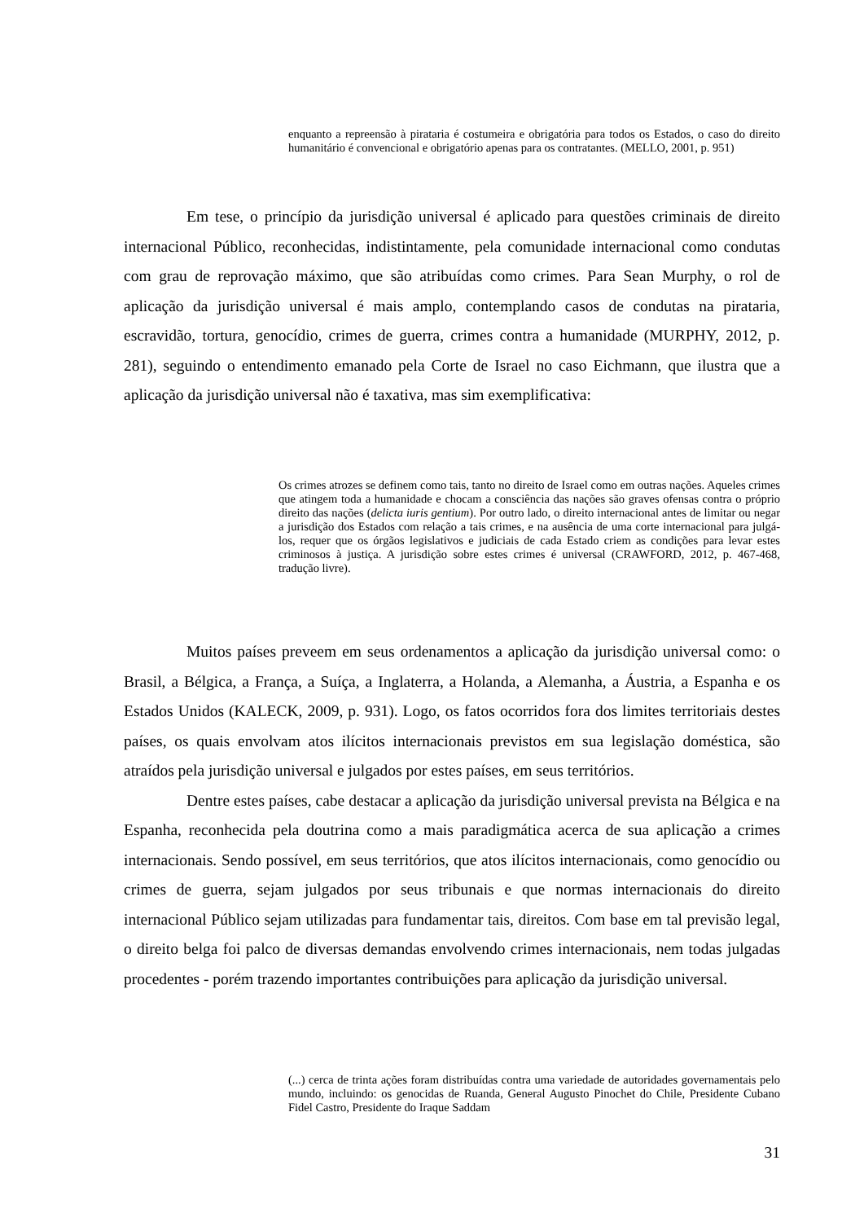enquanto a repreensão à pirataria é costumeira e obrigatória para todos os Estados, o caso do direito humanitário é convencional e obrigatório apenas para os contratantes. (MELLO, 2001, p. 951)
Em tese, o princípio da jurisdição universal é aplicado para questões criminais de direito internacional Público, reconhecidas, indistintamente, pela comunidade internacional como condutas com grau de reprovação máximo, que são atribuídas como crimes. Para Sean Murphy, o rol de aplicação da jurisdição universal é mais amplo, contemplando casos de condutas na pirataria, escravidão, tortura, genocídio, crimes de guerra, crimes contra a humanidade (MURPHY, 2012, p. 281), seguindo o entendimento emanado pela Corte de Israel no caso Eichmann, que ilustra que a aplicação da jurisdição universal não é taxativa, mas sim exemplificativa:
Os crimes atrozes se definem como tais, tanto no direito de Israel como em outras nações. Aqueles crimes que atingem toda a humanidade e chocam a consciência das nações são graves ofensas contra o próprio direito das nações (delicta iuris gentium). Por outro lado, o direito internacional antes de limitar ou negar a jurisdição dos Estados com relação a tais crimes, e na ausência de uma corte internacional para julgá-los, requer que os órgãos legislativos e judiciais de cada Estado criem as condições para levar estes criminosos à justiça. A jurisdição sobre estes crimes é universal (CRAWFORD, 2012, p. 467-468, tradução livre).
Muitos países preveem em seus ordenamentos a aplicação da jurisdição universal como: o Brasil, a Bélgica, a França, a Suíça, a Inglaterra, a Holanda, a Alemanha, a Áustria, a Espanha e os Estados Unidos (KALECK, 2009, p. 931). Logo, os fatos ocorridos fora dos limites territoriais destes países, os quais envolvam atos ilícitos internacionais previstos em sua legislação doméstica, são atraídos pela jurisdição universal e julgados por estes países, em seus territórios.
Dentre estes países, cabe destacar a aplicação da jurisdição universal prevista na Bélgica e na Espanha, reconhecida pela doutrina como a mais paradigmática acerca de sua aplicação a crimes internacionais. Sendo possível, em seus territórios, que atos ilícitos internacionais, como genocídio ou crimes de guerra, sejam julgados por seus tribunais e que normas internacionais do direito internacional Público sejam utilizadas para fundamentar tais, direitos. Com base em tal previsão legal, o direito belga foi palco de diversas demandas envolvendo crimes internacionais, nem todas julgadas procedentes - porém trazendo importantes contribuições para aplicação da jurisdição universal.
(...) cerca de trinta ações foram distribuídas contra uma variedade de autoridades governamentais pelo mundo, incluindo: os genocidas de Ruanda, General Augusto Pinochet do Chile, Presidente Cubano Fidel Castro, Presidente do Iraque Saddam
31